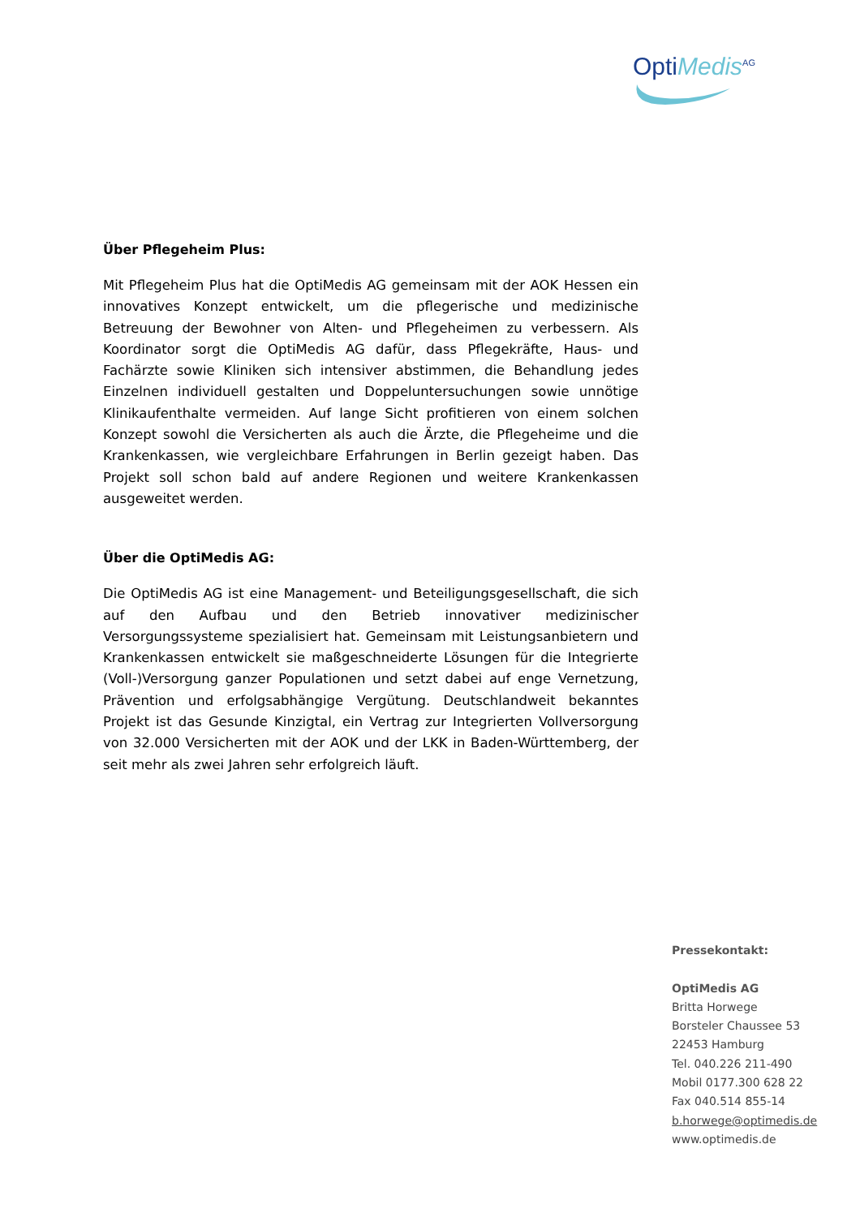OptiMedis<sup>AG</sup>
Über Pflegeheim Plus:
Mit Pflegeheim Plus hat die OptiMedis AG gemeinsam mit der AOK Hessen ein innovatives Konzept entwickelt, um die pflegerische und medizinische Betreuung der Bewohner von Alten- und Pflegeheimen zu verbessern. Als Koordinator sorgt die OptiMedis AG dafür, dass Pflegekräfte, Haus- und Fachärzte sowie Kliniken sich intensiver abstimmen, die Behandlung jedes Einzelnen individuell gestalten und Doppeluntersuchungen sowie unnötige Klinikaufenthalte vermeiden. Auf lange Sicht profitieren von einem solchen Konzept sowohl die Versicherten als auch die Ärzte, die Pflegeheime und die Krankenkassen, wie vergleichbare Erfahrungen in Berlin gezeigt haben. Das Projekt soll schon bald auf andere Regionen und weitere Krankenkassen ausgeweitet werden.
Über die OptiMedis AG:
Die OptiMedis AG ist eine Management- und Beteiligungsgesellschaft, die sich auf den Aufbau und den Betrieb innovativer medizinischer Versorgungssysteme spezialisiert hat. Gemeinsam mit Leistungsanbietern und Krankenkassen entwickelt sie maßgeschneiderte Lösungen für die Integrierte (Voll-)Versorgung ganzer Populationen und setzt dabei auf enge Vernetzung, Prävention und erfolgsabhängige Vergütung. Deutschlandweit bekanntes Projekt ist das Gesunde Kinzigtal, ein Vertrag zur Integrierten Vollversorgung von 32.000 Versicherten mit der AOK und der LKK in Baden-Württemberg, der seit mehr als zwei Jahren sehr erfolgreich läuft.
Pressekontakt:
OptiMedis AG
Britta Horwege
Borsteler Chaussee 53
22453 Hamburg
Tel. 040.226 211-490
Mobil 0177.300 628 22
Fax 040.514 855-14
b.horwege@optimedis.de
www.optimedis.de